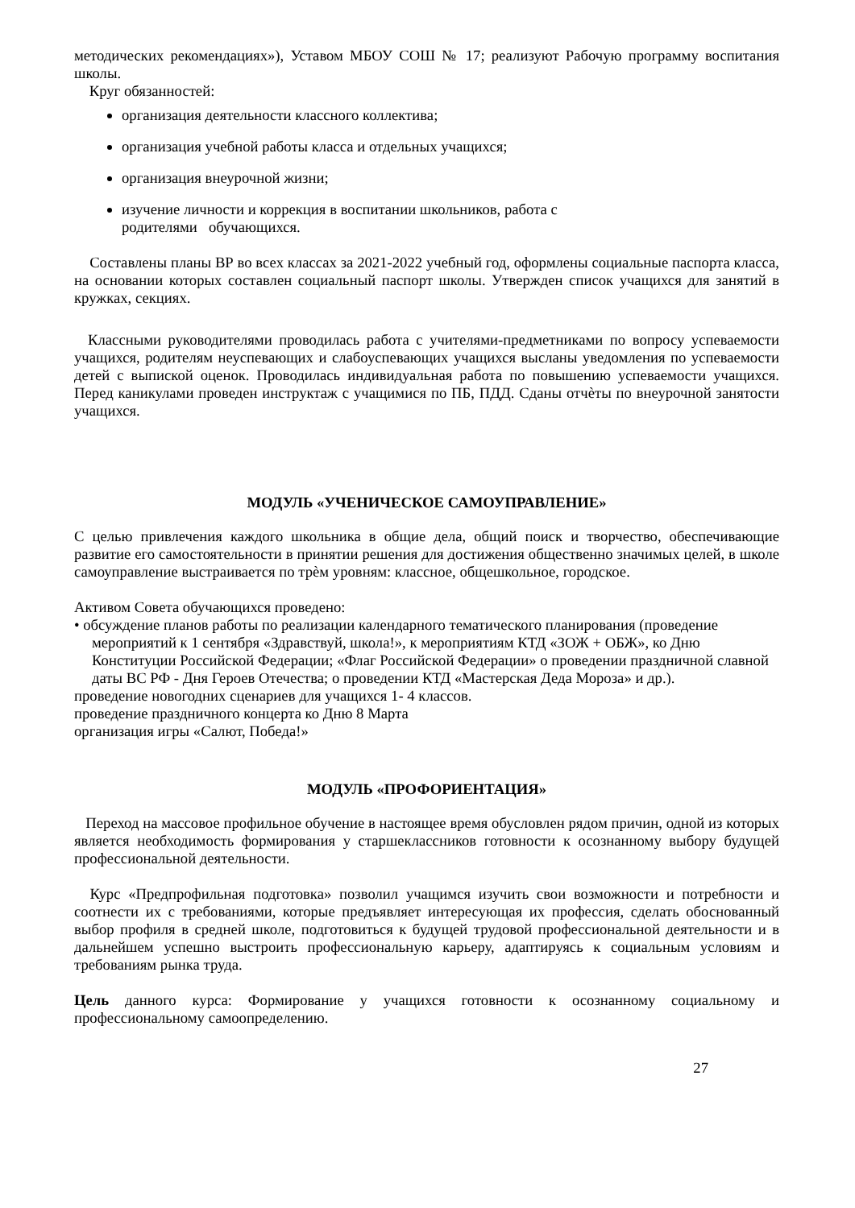методических рекомендациях»), Уставом МБОУ СОШ № 17; реализуют Рабочую программу воспитания школы.
Круг обязанностей:
организация деятельности классного коллектива;
организация учебной работы класса и отдельных учащихся;
организация внеурочной жизни;
изучение личности и коррекция в воспитании школьников, работа с
родителями обучающихся.
Составлены планы ВР во всех классах за 2021-2022 учебный год, оформлены социальные паспорта класса, на основании которых составлен социальный паспорт школы. Утвержден список учащихся для занятий в кружках, секциях.
Классными руководителями проводилась работа с учителями-предметниками по вопросу успеваемости учащихся, родителям неуспевающих и слабоуспевающих учащихся высланы уведомления по успеваемости детей с выпиской оценок. Проводилась индивидуальная работа по повышению успеваемости учащихся. Перед каникулами проведен инструктаж с учащимися по ПБ, ПДД. Сданы отчѐты по внеурочной занятости учащихся.
МОДУЛЬ «УЧЕНИЧЕСКОЕ САМОУПРАВЛЕНИЕ»
С целью привлечения каждого школьника в общие дела, общий поиск и творчество, обеспечивающие развитие его самостоятельности в принятии решения для достижения общественно значимых целей, в школе самоуправление выстраивается по трѐм уровням: классное, общешкольное, городское.
Активом Совета обучающихся проведено:
• обсуждение планов работы по реализации календарного тематического планирования (проведение мероприятий к 1 сентября «Здравствуй, школа!», к мероприятиям КТД «ЗОЖ + ОБЖ», ко Дню Конституции Российской Федерации; «Флаг Российской Федерации» о проведении праздничной славной даты ВС РФ - Дня Героев Отечества; о проведении КТД «Мастерская Деда Мороза» и др.).
проведение новогодних сценариев для учащихся 1- 4 классов.
проведение праздничного концерта ко Дню 8 Марта
организация игры «Салют, Победа!»
МОДУЛЬ «ПРОФОРИЕНТАЦИЯ»
Переход на массовое профильное обучение в настоящее время обусловлен рядом причин, одной из которых является необходимость формирования у старшеклассников готовности к осознанному выбору будущей профессиональной деятельности.
Курс «Предпрофильная подготовка» позволил учащимся изучить свои возможности и потребности и соотнести их с требованиями, которые предъявляет интересующая их профессия, сделать обоснованный выбор профиля в средней школе, подготовиться к будущей трудовой профессиональной деятельности и в дальнейшем успешно выстроить профессиональную карьеру, адаптируясь к социальным условиям и требованиям рынка труда.
Цель данного курса: Формирование у учащихся готовности к осознанному социальному и профессиональному самоопределению.
27